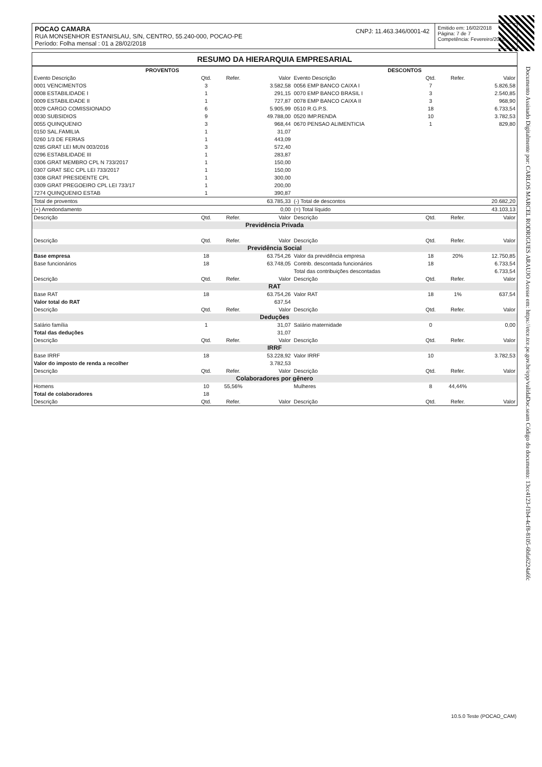Documento Assinado Digitalmente por: CARLOS MARCEL RODRIGUES ARAUJO Acesse em: https://etce.tce.pe.gov.br/epp/validaDoc.seam Código do documento: 13cc4123-f1b4-4cf8-8105-6bfa6224a6fc
POCAO CAMARA
RUA MONSENHOR ESTANISLAU, S/N, CENTRO, 55.240-000, POCAO-PE
Período: Folha mensal : 01 a 28/02/2018
CNPJ: 11.463.346/0001-42
Emitido em: 16/02/2018
Página: 7 de 7
Competência: Fevereiro/2018
RESUMO DA HIERARQUIA EMPRESARIAL
| PROVENTOS | | | | DESCONTOS | | | |
| --- | --- | --- | --- | --- | --- | --- | --- |
| Evento Descrição | Qtd. | Refer. | Valor | Evento Descrição | Qtd. | Refer. | Valor |
| 0001 VENCIMENTOS | 3 | | 3.582,58 | 0056 EMP BANCO CAIXA I | 7 | | 5.826,58 |
| 0008 ESTABILIDADE I | 1 | | 291,15 | 0070 EMP BANCO BRASIL I | 3 | | 2.540,85 |
| 0009 ESTABILIDADE II | 1 | | 727,87 | 0078 EMP BANCO CAIXA II | 3 | | 968,90 |
| 0029 CARGO COMISSIONADO | 6 | | 5.905,99 | 0510 R.G.P.S. | 18 | | 6.733,54 |
| 0030 SUBSIDIOS | 9 | | 49.788,00 | 0520 IMP.RENDA | 10 | | 3.782,53 |
| 0055 QUINQUENIO | 3 | | 968,44 | 0670 PENSAO ALIMENTICIA | 1 | | 829,80 |
| 0150 SAL.FAMILIA | 1 | | 31,07 | | | | |
| 0260 1/3 DE FERIAS | 1 | | 443,09 | | | | |
| 0285 GRAT LEI MUN 003/2016 | 3 | | 572,40 | | | | |
| 0296 ESTABILIDADE III | 1 | | 283,87 | | | | |
| 0306 GRAT MEMBRO CPL N 733/2017 | 1 | | 150,00 | | | | |
| 0307 GRAT SEC CPL LEI 733/2017 | 1 | | 150,00 | | | | |
| 0308 GRAT PRESIDENTE CPL | 1 | | 300,00 | | | | |
| 0309 GRAT PREGOEIRO CPL LEI 733/17 | 1 | | 200,00 | | | | |
| 7274 QUINQUENIO ESTAB | 1 | | 390,87 | | | | |
| Total de proventos | | | 63.785,33 | (-) Total de descontos | | | 20.682,20 |
| (+) Arredondamento | | | 0,00 | (=) Total líquido | | | 43.103,13 |
| Descrição | Qtd. | Refer. | Valor | Descrição | Qtd. | Refer. | Valor |
| Previdência Privada | | | | | | | |
| Descrição | Qtd. | Refer. | Valor | Descrição | Qtd. | Refer. | Valor |
| Previdência Social | | | | | | | |
| Base empresa | 18 | | 63.754,26 | Valor da previdência empresa | 18 | 20% | 12.750,85 |
| Base funcionários | 18 | | 63.748,05 | Contrib. descontada funcionários | 18 | | 6.733,54 |
| | | | | Total das contribuições descontadas | | | 6.733,54 |
| Descrição | Qtd. | Refer. | Valor | Descrição | Qtd. | Refer. | Valor |
| RAT | | | | | | | |
| Base RAT | 18 | | 63.754,26 | Valor RAT | 18 | 1% | 637,54 |
| Valor total do RAT | | | 637,54 | | | | |
| Descrição | Qtd. | Refer. | Valor | Descrição | Qtd. | Refer. | Valor |
| Deduções | | | | | | | |
| Salário família | 1 | | 31,07 | Salário maternidade | 0 | | 0,00 |
| Total das deduções | | | 31,07 | | | | |
| Descrição | Qtd. | Refer. | Valor | Descrição | Qtd. | Refer. | Valor |
| IRRF | | | | | | | |
| Base IRRF | 18 | | 53.228,92 | Valor IRRF | 10 | | 3.782,53 |
| Valor do imposto de renda a recolher | | | 3.782,53 | | | | |
| Descrição | Qtd. | Refer. | Valor | Descrição | Qtd. | Refer. | Valor |
| Colaboradores por gênero | | | | | | | |
| Homens | 10 | 55,56% | | Mulheres | 8 | 44,44% | |
| Total de colaboradores | 18 | | | | | | |
| Descrição | Qtd. | Refer. | Valor | Descrição | Qtd. | Refer. | Valor |
10.5.0 Teste (POCAO_CAM)